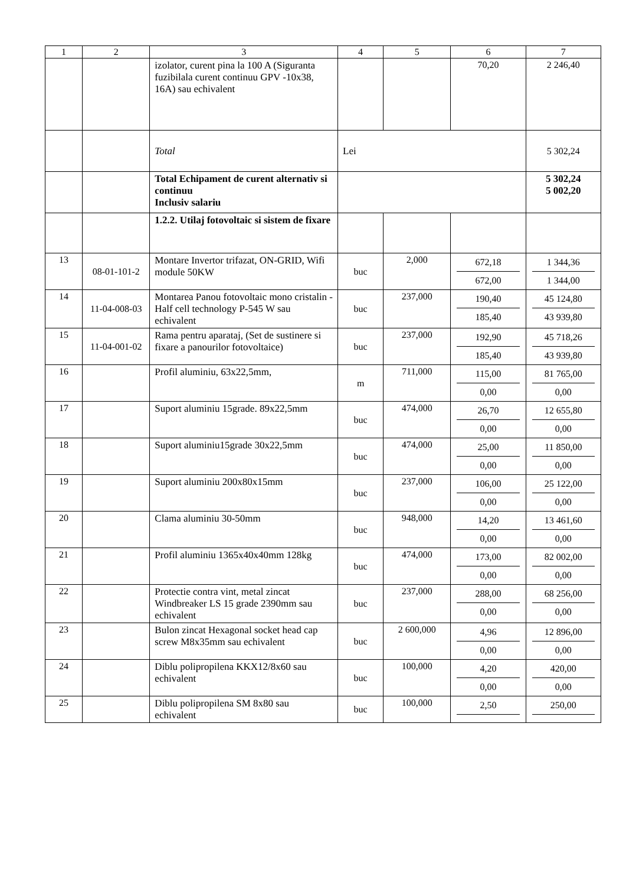| 1 | 2 | 3 | 4 | 5 | 6 | 7 |
| --- | --- | --- | --- | --- | --- | --- |
| | | izolator, curent pina la 100 A (Siguranta fuzibilala curent continuu GPV -10x38, 16A) sau echivalent | | | 70,20 | 2 246,40 |
| | | Total | Lei | | | 5 302,24 |
| | | Total Echipament de curent alternativ si continuu Inclusiv salariu | | | | 5 302,24 5 002,20 |
| | | 1.2.2. Utilaj fotovoltaic si sistem de fixare | | | | |
| 13 | 08-01-101-2 | Montare Invertor trifazat, ON-GRID, Wifi module 50KW | buc | 2,000 | 672,18 672,00 | 1 344,36 1 344,00 |
| 14 | 11-04-008-03 | Montarea Panou fotovoltaic mono cristalin - Half cell technology P-545 W sau echivalent | buc | 237,000 | 190,40 185,40 | 45 124,80 43 939,80 |
| 15 | 11-04-001-02 | Rama pentru aparataj, (Set de sustinere si fixare a panourilor fotovoltaice) | buc | 237,000 | 192,90 185,40 | 45 718,26 43 939,80 |
| 16 | | Profil aluminiu, 63x22,5mm, | m | 711,000 | 115,00 0,00 | 81 765,00 0,00 |
| 17 | | Suport aluminiu 15grade. 89x22,5mm | buc | 474,000 | 26,70 0,00 | 12 655,80 0,00 |
| 18 | | Suport aluminiu15grade 30x22,5mm | buc | 474,000 | 25,00 0,00 | 11 850,00 0,00 |
| 19 | | Suport aluminiu 200x80x15mm | buc | 237,000 | 106,00 0,00 | 25 122,00 0,00 |
| 20 | | Clama aluminiu 30-50mm | buc | 948,000 | 14,20 0,00 | 13 461,60 0,00 |
| 21 | | Profil aluminiu 1365x40x40mm 128kg | buc | 474,000 | 173,00 0,00 | 82 002,00 0,00 |
| 22 | | Protectie contra vint, metal zincat Windbreaker LS 15 grade 2390mm sau echivalent | buc | 237,000 | 288,00 0,00 | 68 256,00 0,00 |
| 23 | | Bulon zincat Hexagonal socket head cap screw M8x35mm sau echivalent | buc | 2 600,000 | 4,96 0,00 | 12 896,00 0,00 |
| 24 | | Diblu polipropilena KKX12/8x60 sau echivalent | buc | 100,000 | 4,20 0,00 | 420,00 0,00 |
| 25 | | Diblu polipropilena SM 8x80 sau echivalent | buc | 100,000 | 2,50 | 250,00 |